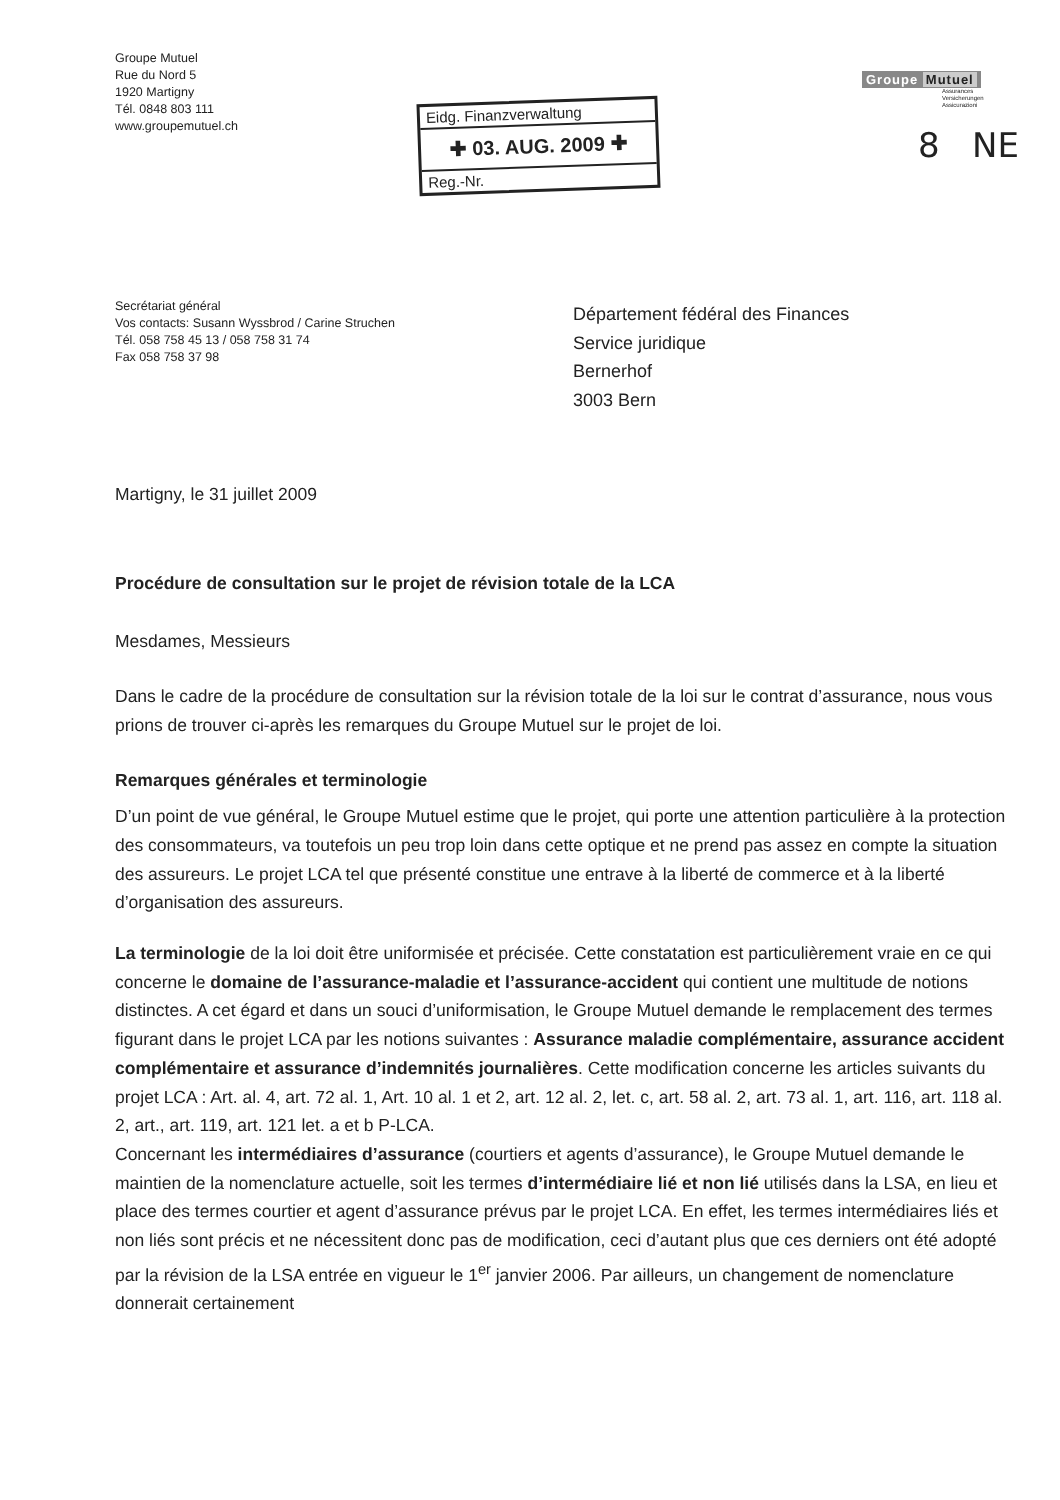Groupe Mutuel
Rue du Nord 5
1920 Martigny
Tél. 0848 803 111
www.groupemutuel.ch
Eidg. Finanzverwaltung
✚ 03. AUG. 2009 ✚
Reg.-Nr.
Groupe Mutuel
Assurances
Versicherungen
Assicurazioni
8 NE
Secrétariat général
Vos contacts: Susann Wyssbrod / Carine Struchen
Tél. 058 758 45 13 / 058 758 31 74
Fax 058 758 37 98
Département fédéral des Finances
Service juridique
Bernerhof
3003 Bern
Martigny, le 31 juillet 2009
Procédure de consultation sur le projet de révision totale de la LCA
Mesdames, Messieurs
Dans le cadre de la procédure de consultation sur la révision totale de la loi sur le contrat d’assurance, nous vous prions de trouver ci-après les remarques du Groupe Mutuel sur le projet de loi.
Remarques générales et terminologie
D’un point de vue général, le Groupe Mutuel estime que le projet, qui porte une attention particulière à la protection des consommateurs, va toutefois un peu trop loin dans cette optique et ne prend pas assez en compte la situation des assureurs. Le projet LCA tel que présenté constitue une entrave à la liberté de commerce et à la liberté d’organisation des assureurs.
La terminologie de la loi doit être uniformisée et précisée. Cette constatation est particulièrement vraie en ce qui concerne le domaine de l’assurance-maladie et l’assurance-accident qui contient une multitude de notions distinctes. A cet égard et dans un souci d’uniformisation, le Groupe Mutuel demande le remplacement des termes figurant dans le projet LCA par les notions suivantes : Assurance maladie complémentaire, assurance accident complémentaire et assurance d’indemnités journalières. Cette modification concerne les articles suivants du projet LCA : Art. al. 4, art. 72 al. 1, Art. 10 al. 1 et 2, art. 12 al. 2, let. c, art. 58 al. 2, art. 73 al. 1, art. 116, art. 118 al. 2, art., art. 119, art. 121 let. a et b P-LCA.
Concernant les intermédiaires d’assurance (courtiers et agents d’assurance), le Groupe Mutuel demande le maintien de la nomenclature actuelle, soit les termes d’intermédiaire lié et non lié utilisés dans la LSA, en lieu et place des termes courtier et agent d’assurance prévus par le projet LCA. En effet, les termes intermédiaires liés et non liés sont précis et ne nécessitent donc pas de modification, ceci d’autant plus que ces derniers ont été adopté par la révision de la LSA entrée en vigueur le 1<sup>er</sup> janvier 2006. Par ailleurs, un changement de nomenclature donnerait certainement